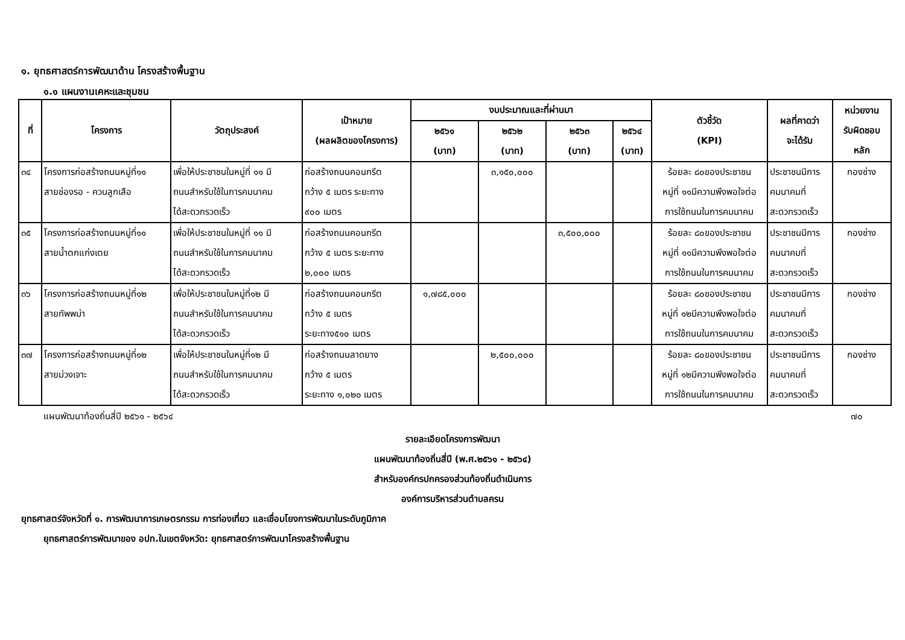๑. ยุทธศาสตร์การพัฒนาด้าน โครงสร้างพื้นฐาน
๑.๑ แผนงานเคหะและชุมชน
| ที่ | โครงการ | วัตถุประสงค์ | เป้าหมาย (ผลผลิตของโครงการ) | งบประมาณและที่ผ่านมา | | | | ตัวชี้วัด (KPI) | ผลที่คาดว่า จะได้รับ | หน่วยงาน รับผิดชอบ หลัก |
| --- | --- | --- | --- | --- | --- | --- | --- | --- | --- | --- |
| | | | | ๒๕๖๑ (บาท) | ๒๕๖๒ (บาท) | ๒๕๖๓ (บาท) | ๒๕๖๔ (บาท) | | | |
| ๓๔ | โครงการก่อสร้างถนนหมู่ที่๑๑ สายช่องรอ - ควนลูกเสือ | เพื่อให้ประชาชนในหมู่ที่ ๑๑ มี ถนนสำหรับใช้ในการคมนาคม ได้สะดวกรวดเร็ว | ก่อสร้างถนนคอนกรีต กว้าง ๕ เมตร ระยะทาง ๙๐๐ เมตร | | ๓,๑๕๐,๐๐๐ | | | ร้อยละ ๘๐ของประชาชน หมู่ที่ ๑๑มีความพึงพอใจต่อ การใช้ถนนในการคมนาคม | ประชาชนมีการ คมนาคมที่ สะดวกรวดเร็ว | กองช่าง |
| ๓๕ | โครงการก่อสร้างถนนหมู่ที่๑๑ สายน้ำตกแก่งเตย | เพื่อให้ประชาชนในหมู่ที่ ๑๑ มี ถนนสำหรับใช้ในการคมนาคม ได้สะดวกรวดเร็ว | ก่อสร้างถนนคอนกรีต กว้าง ๕ เมตร ระยะทาง ๒,๐๐๐ เมตร | | | ๓,๕๐๐,๐๐๐ | | ร้อยละ ๘๐ของประชาชน หมู่ที่ ๑๑มีความพึงพอใจต่อ การใช้ถนนในการคมนาคม | ประชาชนมีการ คมนาคมที่ สะดวกรวดเร็ว | กองช่าง |
| ๓๖ | โครงการก่อสร้างถนนหมู่ที่๑๒ สายทัพพม่า | เพื่อให้ประชาชนในหมู่ที่๑๒ มี ถนนสำหรับใช้ในการคมนาคม ได้สะดวกรวดเร็ว | ก่อสร้างถนนคอนกรีต กว้าง ๕ เมตร ระยะทาง๕๑๐ เมตร | ๑,๗๘๕,๐๐๐ | | | | ร้อยละ ๘๐ของประชาชน หมู่ที่ ๑๒มีความพึงพอใจต่อ การใช้ถนนในการคมนาคม | ประชาชนมีการ คมนาคมที่ สะดวกรวดเร็ว | กองช่าง |
| ๓๗ | โครงการก่อสร้างถนนหมู่ที่๑๒ สายม่วงเจาะ | เพื่อให้ประชาชนในหมู่ที่๑๒ มี ถนนสำหรับใช้ในการคมนาคม ได้สะดวกรวดเร็ว | ก่อสร้างถนนลาดยาง กว้าง ๕ เมตร ระยะทาง ๑,๐๒๐ เมตร | | ๒,๕๐๐,๐๐๐ | | | ร้อยละ ๘๐ของประชาชน หมู่ที่ ๑๒มีความพึงพอใจต่อ การใช้ถนนในการคมนาคม | ประชาชนมีการ คมนาคมที่ สะดวกรวดเร็ว | กองช่าง |
แผนพัฒนาท้องถิ่นสี่ปี ๒๕๖๑ - ๒๕๖๔ ๗๐
รายละเอียดโครงการพัฒนา
แผนพัฒนาท้องถิ่นสี่ปี (พ.ศ.๒๕๖๑ - ๒๕๖๔)
สำหรับองค์กรปกครองส่วนท้องถิ่นดำเนินการ
องค์การบริหารส่วนตำบลครน
ยุทธศาสตร์จังหวัดที่ ๑. การพัฒนาการเกษตรกรรม การท่องเที่ยว และเชื่อมโยงการพัฒนาในระดับภูมิภาค
ยุทธศาสตร์การพัฒนาของ อปท.ในเขตจังหวัด: ยุทธศาสตร์การพัฒนาโครงสร้างพื้นฐาน